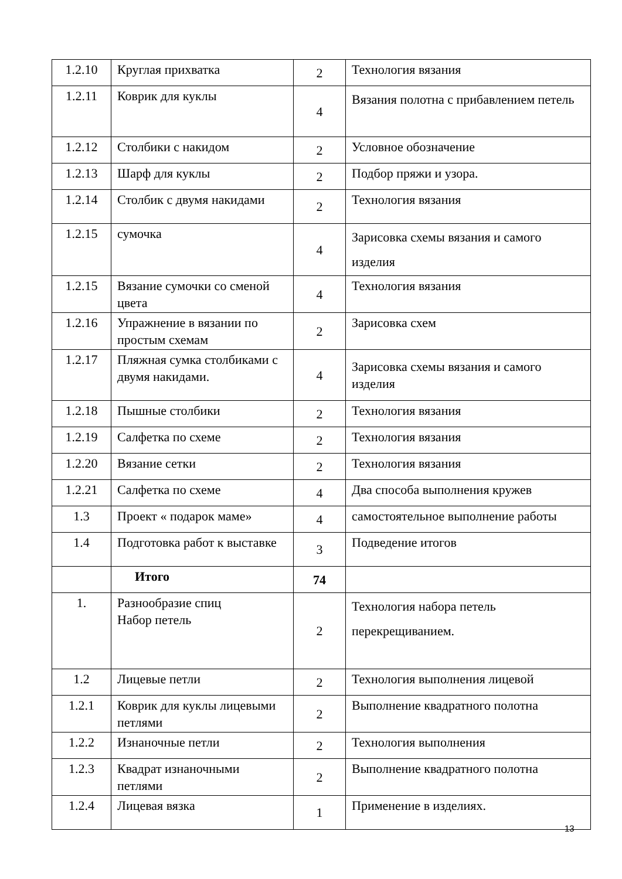| 1.2.10 | Круглая прихватка | 2 | Технология вязания |
| 1.2.11 | Коврик для куклы | 4 | Вязания полотна с прибавлением петель |
| 1.2.12 | Столбики с накидом | 2 | Условное обозначение |
| 1.2.13 | Шарф для куклы | 2 | Подбор пряжи и узора. |
| 1.2.14 | Столбик с двумя накидами | 2 | Технология вязания |
| 1.2.15 | сумочка | 4 | Зарисовка схемы вязания и самого изделия |
| 1.2.15 | Вязание сумочки со сменой цвета | 4 | Технология вязания |
| 1.2.16 | Упражнение в вязании по простым схемам | 2 | Зарисовка схем |
| 1.2.17 | Пляжная сумка столбиками с двумя накидами. | 4 | Зарисовка схемы вязания и самого изделия |
| 1.2.18 | Пышные столбики | 2 | Технология вязания |
| 1.2.19 | Салфетка по схеме | 2 | Технология вязания |
| 1.2.20 | Вязание сетки | 2 | Технология вязания |
| 1.2.21 | Салфетка по схеме | 4 | Два способа выполнения кружев |
| 1.3 | Проект « подарок маме» | 4 | самостоятельное выполнение работы |
| 1.4 | Подготовка работ к выставке | 3 | Подведение итогов |
| | Итого | 74 | |
| 1. | Разнообразие спиц Набор петель | 2 | Технология набора петель перекрещиванием. |
| 1.2 | Лицевые петли | 2 | Технология выполнения лицевой |
| 1.2.1 | Коврик для куклы лицевыми петлями | 2 | Выполнение квадратного полотна |
| 1.2.2 | Изнаночные петли | 2 | Технология выполнения |
| 1.2.3 | Квадрат изнаночными петлями | 2 | Выполнение квадратного полотна |
| 1.2.4 | Лицевая вязка | 1 | Применение в изделиях. |
13